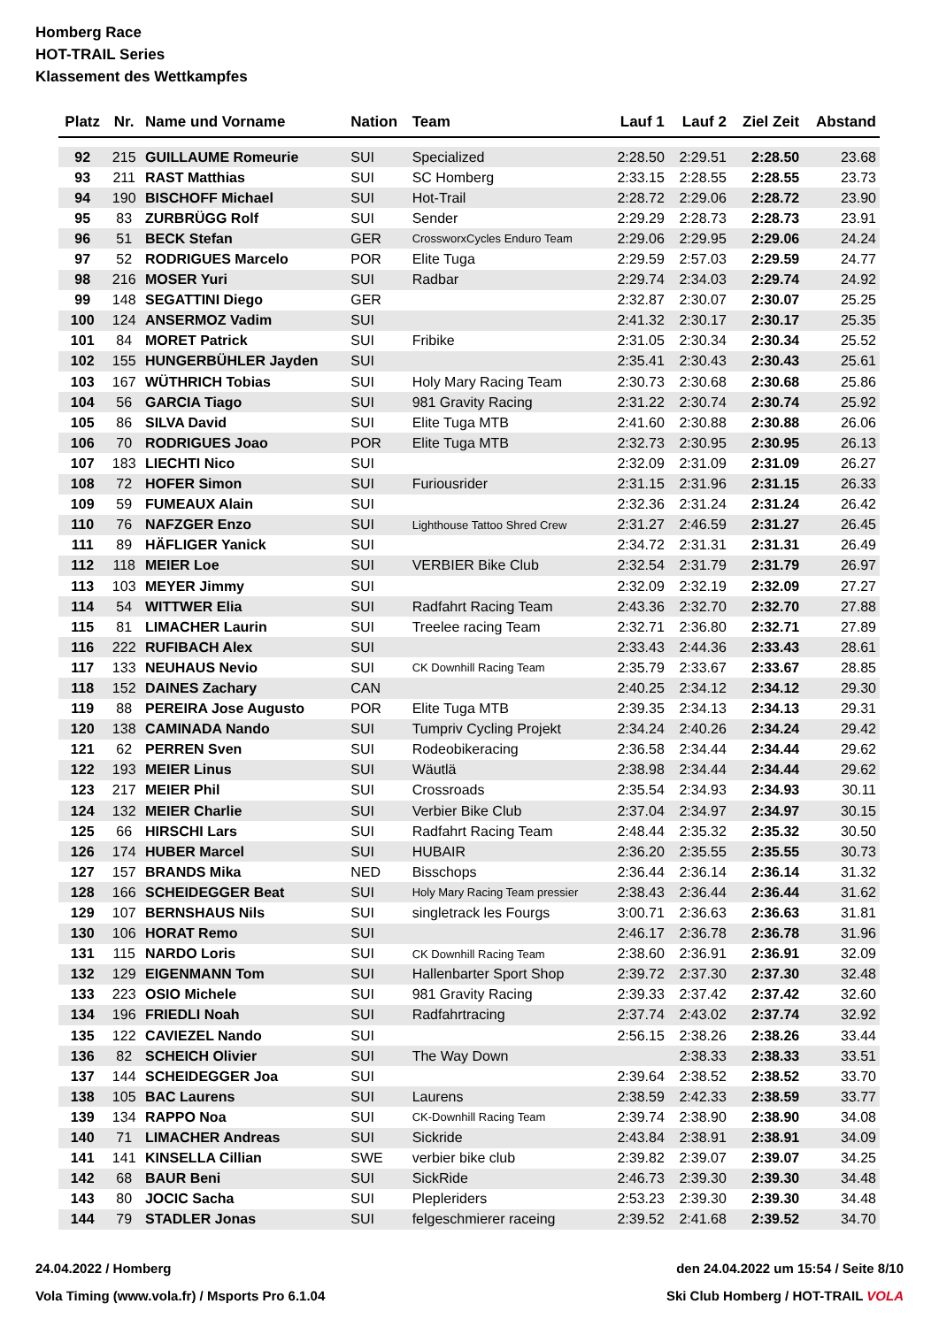Homberg Race
HOT-TRAIL Series
Klassement des Wettkampfes
| Platz | Nr. | Name und Vorname | Nation | Team | Lauf 1 | Lauf 2 | Ziel Zeit | Abstand |
| --- | --- | --- | --- | --- | --- | --- | --- | --- |
| 92 | 215 | GUILLAUME Romeurie | SUI | Specialized | 2:28.50 | 2:29.51 | 2:28.50 | 23.68 |
| 93 | 211 | RAST Matthias | SUI | SC Homberg | 2:33.15 | 2:28.55 | 2:28.55 | 23.73 |
| 94 | 190 | BISCHOFF Michael | SUI | Hot-Trail | 2:28.72 | 2:29.06 | 2:28.72 | 23.90 |
| 95 | 83 | ZURBRÜGG Rolf | SUI | Sender | 2:29.29 | 2:28.73 | 2:28.73 | 23.91 |
| 96 | 51 | BECK Stefan | GER | CrossworxCycles Enduro Team | 2:29.06 | 2:29.95 | 2:29.06 | 24.24 |
| 97 | 52 | RODRIGUES Marcelo | POR | Elite Tuga | 2:29.59 | 2:57.03 | 2:29.59 | 24.77 |
| 98 | 216 | MOSER Yuri | SUI | Radbar | 2:29.74 | 2:34.03 | 2:29.74 | 24.92 |
| 99 | 148 | SEGATTINI Diego | GER | | 2:32.87 | 2:30.07 | 2:30.07 | 25.25 |
| 100 | 124 | ANSERMOZ Vadim | SUI | | 2:41.32 | 2:30.17 | 2:30.17 | 25.35 |
| 101 | 84 | MORET Patrick | SUI | Fribike | 2:31.05 | 2:30.34 | 2:30.34 | 25.52 |
| 102 | 155 | HUNGERBÜHLER Jayden | SUI | | 2:35.41 | 2:30.43 | 2:30.43 | 25.61 |
| 103 | 167 | WÜTHRICH Tobias | SUI | Holy Mary Racing Team | 2:30.73 | 2:30.68 | 2:30.68 | 25.86 |
| 104 | 56 | GARCIA Tiago | SUI | 981 Gravity Racing | 2:31.22 | 2:30.74 | 2:30.74 | 25.92 |
| 105 | 86 | SILVA David | SUI | Elite Tuga MTB | 2:41.60 | 2:30.88 | 2:30.88 | 26.06 |
| 106 | 70 | RODRIGUES Joao | POR | Elite Tuga MTB | 2:32.73 | 2:30.95 | 2:30.95 | 26.13 |
| 107 | 183 | LIECHTI Nico | SUI | | 2:32.09 | 2:31.09 | 2:31.09 | 26.27 |
| 108 | 72 | HOFER Simon | SUI | Furiousrider | 2:31.15 | 2:31.96 | 2:31.15 | 26.33 |
| 109 | 59 | FUMEAUX Alain | SUI | | 2:32.36 | 2:31.24 | 2:31.24 | 26.42 |
| 110 | 76 | NAFZGER Enzo | SUI | Lighthouse Tattoo Shred Crew | 2:31.27 | 2:46.59 | 2:31.27 | 26.45 |
| 111 | 89 | HÄFLIGER Yanick | SUI | | 2:34.72 | 2:31.31 | 2:31.31 | 26.49 |
| 112 | 118 | MEIER Loe | SUI | VERBIER Bike Club | 2:32.54 | 2:31.79 | 2:31.79 | 26.97 |
| 113 | 103 | MEYER Jimmy | SUI | | 2:32.09 | 2:32.19 | 2:32.09 | 27.27 |
| 114 | 54 | WITTWER Elia | SUI | Radfahrt Racing Team | 2:43.36 | 2:32.70 | 2:32.70 | 27.88 |
| 115 | 81 | LIMACHER Laurin | SUI | Treelee racing Team | 2:32.71 | 2:36.80 | 2:32.71 | 27.89 |
| 116 | 222 | RUFIBACH Alex | SUI | | 2:33.43 | 2:44.36 | 2:33.43 | 28.61 |
| 117 | 133 | NEUHAUS Nevio | SUI | CK Downhill Racing Team | 2:35.79 | 2:33.67 | 2:33.67 | 28.85 |
| 118 | 152 | DAINES Zachary | CAN | | 2:40.25 | 2:34.12 | 2:34.12 | 29.30 |
| 119 | 88 | PEREIRA Jose Augusto | POR | Elite Tuga MTB | 2:39.35 | 2:34.13 | 2:34.13 | 29.31 |
| 120 | 138 | CAMINADA Nando | SUI | Tumpriv Cycling Projekt | 2:34.24 | 2:40.26 | 2:34.24 | 29.42 |
| 121 | 62 | PERREN Sven | SUI | Rodeobikeracing | 2:36.58 | 2:34.44 | 2:34.44 | 29.62 |
| 122 | 193 | MEIER Linus | SUI | Wäutlä | 2:38.98 | 2:34.44 | 2:34.44 | 29.62 |
| 123 | 217 | MEIER Phil | SUI | Crossroads | 2:35.54 | 2:34.93 | 2:34.93 | 30.11 |
| 124 | 132 | MEIER Charlie | SUI | Verbier Bike Club | 2:37.04 | 2:34.97 | 2:34.97 | 30.15 |
| 125 | 66 | HIRSCHI Lars | SUI | Radfahrt Racing Team | 2:48.44 | 2:35.32 | 2:35.32 | 30.50 |
| 126 | 174 | HUBER Marcel | SUI | HUBAIR | 2:36.20 | 2:35.55 | 2:35.55 | 30.73 |
| 127 | 157 | BRANDS Mika | NED | Bisschops | 2:36.44 | 2:36.14 | 2:36.14 | 31.32 |
| 128 | 166 | SCHEIDEGGER Beat | SUI | Holy Mary Racing Team pressier | 2:38.43 | 2:36.44 | 2:36.44 | 31.62 |
| 129 | 107 | BERNSHAUS Nils | SUI | singletrack les Fourgs | 3:00.71 | 2:36.63 | 2:36.63 | 31.81 |
| 130 | 106 | HORAT Remo | SUI | | 2:46.17 | 2:36.78 | 2:36.78 | 31.96 |
| 131 | 115 | NARDO Loris | SUI | CK Downhill Racing Team | 2:38.60 | 2:36.91 | 2:36.91 | 32.09 |
| 132 | 129 | EIGENMANN Tom | SUI | Hallenbarter Sport Shop | 2:39.72 | 2:37.30 | 2:37.30 | 32.48 |
| 133 | 223 | OSIO Michele | SUI | 981 Gravity Racing | 2:39.33 | 2:37.42 | 2:37.42 | 32.60 |
| 134 | 196 | FRIEDLI Noah | SUI | Radfahrtracing | 2:37.74 | 2:43.02 | 2:37.74 | 32.92 |
| 135 | 122 | CAVIEZEL Nando | SUI | | 2:56.15 | 2:38.26 | 2:38.26 | 33.44 |
| 136 | 82 | SCHEICH Olivier | SUI | The Way Down | | 2:38.33 | 2:38.33 | 33.51 |
| 137 | 144 | SCHEIDEGGER Joa | SUI | | 2:39.64 | 2:38.52 | 2:38.52 | 33.70 |
| 138 | 105 | BAC Laurens | SUI | Laurens | 2:38.59 | 2:42.33 | 2:38.59 | 33.77 |
| 139 | 134 | RAPPO Noa | SUI | CK-Downhill Racing Team | 2:39.74 | 2:38.90 | 2:38.90 | 34.08 |
| 140 | 71 | LIMACHER Andreas | SUI | Sickride | 2:43.84 | 2:38.91 | 2:38.91 | 34.09 |
| 141 | 141 | KINSELLA Cillian | SWE | verbier bike club | 2:39.82 | 2:39.07 | 2:39.07 | 34.25 |
| 142 | 68 | BAUR Beni | SUI | SickRide | 2:46.73 | 2:39.30 | 2:39.30 | 34.48 |
| 143 | 80 | JOCIC Sacha | SUI | Plepleriders | 2:53.23 | 2:39.30 | 2:39.30 | 34.48 |
| 144 | 79 | STADLER Jonas | SUI | felgeschmierer raceing | 2:39.52 | 2:41.68 | 2:39.52 | 34.70 |
24.04.2022 / Homberg
den 24.04.2022 um 15:54 / Seite 8/10
Vola Timing (www.vola.fr) / Msports Pro 6.1.04
Ski Club Homberg / HOT-TRAIL VOLA